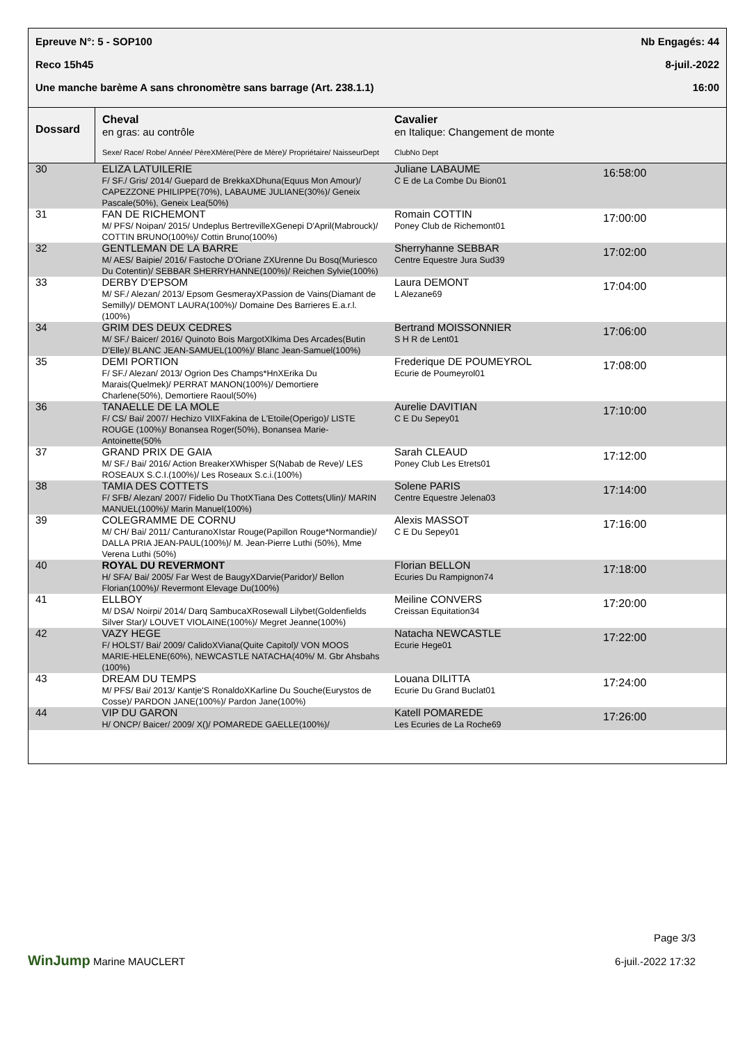Epreuve N°: 5 - SOP100 Nb Engagés: 44
Reco 15h45 8-juil.-2022
Une manche barème A sans chronomètre sans barrage (Art. 238.1.1) 16:00
| Dossard | Cheval en gras: au contrôle Sexe/ Race/ Robe/ Année/ PèreXMère(Père de Mère)/ Propriétaire/ NaisseurDept | Cavalier en Italique: Changement de monte ClubNo Dept | |
| --- | --- | --- | --- |
| 30 | ELIZA LATUILERIE F/ SF./ Gris/ 2014/ Guepard de BrekkaXDhuna(Equus Mon Amour)/ CAPEZZONE PHILIPPE(70%), LABAUME JULIANE(30%)/ Geneix Pascale(50%), Geneix Lea(50%) | Juliane LABAUME C E de La Combe Du Bion01 | 16:58:00 |
| 31 | FAN DE RICHEMONT M/ PFS/ Noipan/ 2015/ Undeplus BertrevilleXGenepi D'April(Mabrouck)/ COTTIN BRUNO(100%)/ Cottin Bruno(100%) | Romain COTTIN Poney Club de Richemont01 | 17:00:00 |
| 32 | GENTLEMAN DE LA BARRE M/ AES/ Baipie/ 2016/ Fastoche D'Oriane ZXUrenne Du Bosq(Muriesco Du Cotentin)/ SEBBAR SHERRYHANNE(100%)/ Reichen Sylvie(100%) | Sherryhanne SEBBAR Centre Equestre Jura Sud39 | 17:02:00 |
| 33 | DERBY D'EPSOM M/ SF./ Alezan/ 2013/ Epsom GesmerayXPassion de Vains(Diamant de Semilly)/ DEMONT LAURA(100%)/ Domaine Des Barrieres E.a.r.l.(100%) | Laura DEMONT L Alezane69 | 17:04:00 |
| 34 | GRIM DES DEUX CEDRES M/ SF./ Baicer/ 2016/ Quinoto Bois MargotXIkima Des Arcades(Butin D'Elle)/ BLANC JEAN-SAMUEL(100%)/ Blanc Jean-Samuel(100%) | Bertrand MOISSONNIER S H R de Lent01 | 17:06:00 |
| 35 | DEMI PORTION F/ SF./ Alezan/ 2013/ Ogrion Des Champs*HnXErika Du Marais(Quelmek)/ PERRAT MANON(100%)/ Demortiere Charlene(50%), Demortiere Raoul(50%) | Frederique DE POUMEYROL Ecurie de Poumeyrol01 | 17:08:00 |
| 36 | TANAELLE DE LA MOLE F/ CS/ Bai/ 2007/ Hechizo VIIXFakina de L'Etoile(Operigo)/ LISTE ROUGE (100%)/ Bonansea Roger(50%), Bonansea Marie-Antoinette(50% | Aurelie DAVITIAN C E Du Sepey01 | 17:10:00 |
| 37 | GRAND PRIX DE GAIA M/ SF./ Bai/ 2016/ Action BreakerXWhisper S(Nabab de Reve)/ LES ROSEAUX S.C.I.(100%)/ Les Roseaux S.c.i.(100%) | Sarah CLEAUD Poney Club Les Etrets01 | 17:12:00 |
| 38 | TAMIA DES COTTETS F/ SFB/ Alezan/ 2007/ Fidelio Du ThotXTiana Des Cottets(Ulin)/ MARIN MANUEL(100%)/ Marin Manuel(100%) | Solene PARIS Centre Equestre Jelena03 | 17:14:00 |
| 39 | COLEGRAMME DE CORNU M/ CH/ Bai/ 2011/ CanturanoXIstar Rouge(Papillon Rouge*Normandie)/ DALLA PRIA JEAN-PAUL(100%)/ M. Jean-Pierre Luthi (50%), Mme Verena Luthi (50%) | Alexis MASSOT C E Du Sepey01 | 17:16:00 |
| 40 | ROYAL DU REVERMONT H/ SFA/ Bai/ 2005/ Far West de BaugyXDarvie(Paridor)/ Bellon Florian(100%)/ Revermont Elevage Du(100%) | Florian BELLON Ecuries Du Rampignon74 | 17:18:00 |
| 41 | ELLBOY M/ DSA/ Noirpi/ 2014/ Darq SambucaXRosewall Lilybet(Goldenfields Silver Star)/ LOUVET VIOLAINE(100%)/ Megret Jeanne(100%) | Meiline CONVERS Creissan Equitation34 | 17:20:00 |
| 42 | VAZY HEGE F/ HOLST/ Bai/ 2009/ CalidoXViana(Quite Capitol)/ VON MOOS MARIE-HELENE(60%), NEWCASTLE NATACHA(40%/ M. Gbr Ahsbahs (100%) | Natacha NEWCASTLE Ecurie Hege01 | 17:22:00 |
| 43 | DREAM DU TEMPS M/ PFS/ Bai/ 2013/ Kantje'S RonaldoXKarline Du Souche(Eurystos de Cosse)/ PARDON JANE(100%)/ Pardon Jane(100%) | Louana DILITTA Ecurie Du Grand Buclat01 | 17:24:00 |
| 44 | VIP DU GARON H/ ONCP/ Baicer/ 2009/ X()/ POMAREDE GAELLE(100%)/ | Katell POMAREDE Les Ecuries de La Roche69 | 17:26:00 |
WinJump Marine MAUCLERT
Page 3/3
6-juil.-2022 17:32